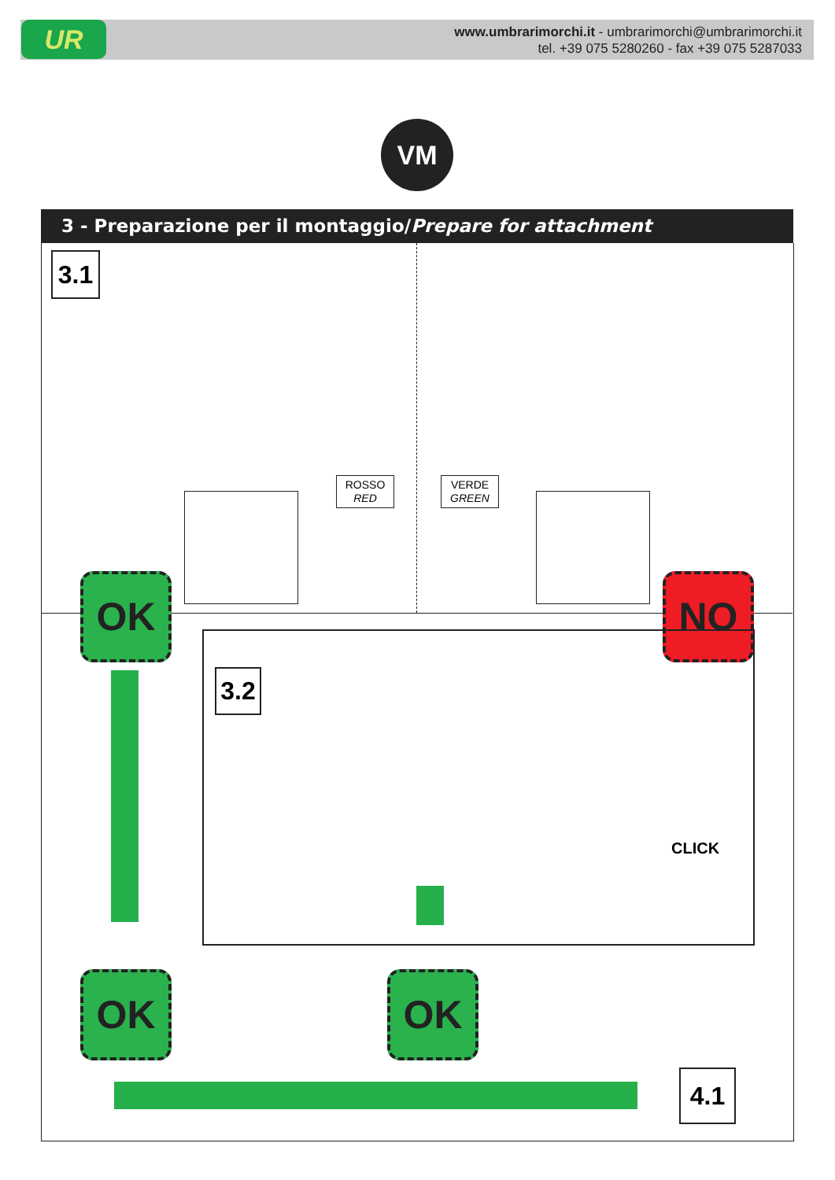UR
www.umbrarimorchi.it - umbrarimorchi@umbrarimorchi.it
tel. +39 075 5280260 - fax +39 075 5287033
VM
3 - Preparazione per il montaggio/Prepare for attachment
3.1
ROSSO
RED
VERDE
GREEN
OK NO
3.2
CLICK
OK OK
4.1